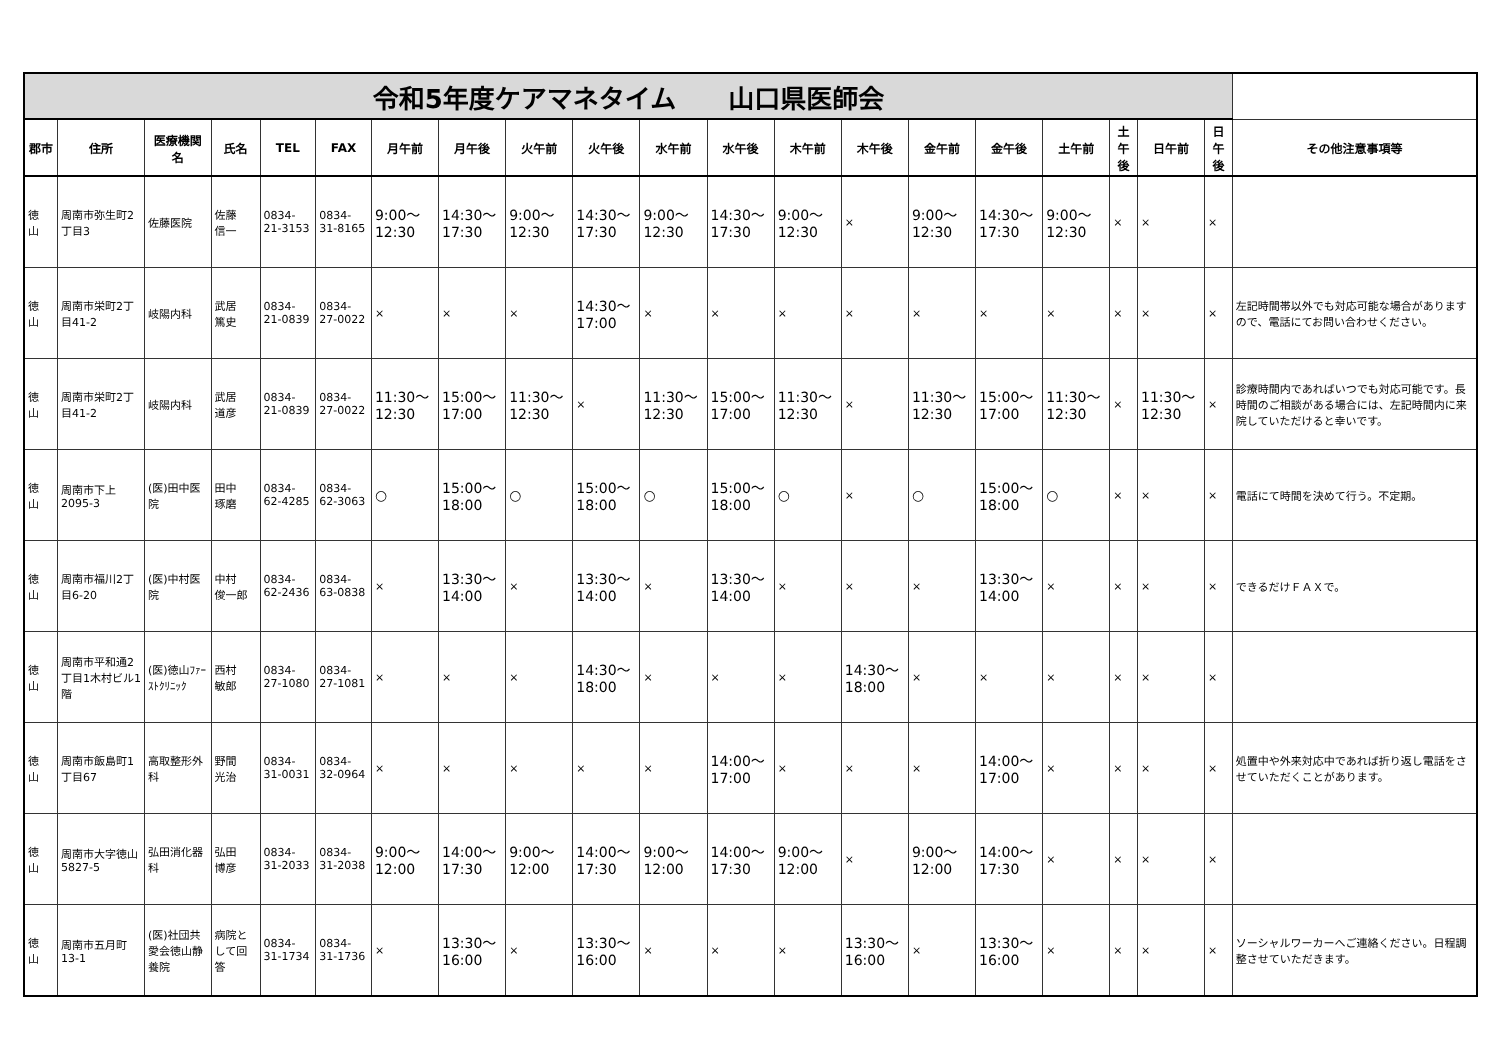| 令和5年度ケアマネタイム 山口県医師会 | | | | | | | | | | | | | | | | | | | | |
| --- | --- | --- | --- | --- | --- | --- | --- | --- | --- | --- | --- | --- | --- | --- | --- | --- | --- | --- | --- | --- |
| 郡市 | 住所 | 医療機関名 | 氏名 | TEL | FAX | 月午前 | 月午後 | 火午前 | 火午後 | 水午前 | 水午後 | 木午前 | 木午後 | 金午前 | 金午後 | 土午前 | 土午後 | 日午前 | 日午後 | その他注意事項等 |
| 徳 山 | 周南市弥生町2丁目3 | 佐藤医院 | 佐藤 信一 | 0834-21-3153 | 0834-31-8165 | 9:00～12:30 | 14:30～17:30 | 9:00～12:30 | 14:30～17:30 | 9:00～12:30 | 14:30～17:30 | 9:00～12:30 | × | 9:00～12:30 | 14:30～17:30 | 9:00～12:30 | × | × | × | |
| 徳 山 | 周南市栄町2丁目41-2 | 岐陽内科 | 武居 篤史 | 0834-21-0839 | 0834-27-0022 | × | × | × | 14:30～17:00 | × | × | × | × | × | × | × | × | × | × | 左記時間帯以外でも対応可能な場合がありますので、電話にてお問い合わせください。 |
| 徳 山 | 周南市栄町2丁目41-2 | 岐陽内科 | 武居 道彦 | 0834-21-0839 | 0834-27-0022 | 11:30～12:30 | 15:00～17:00 | 11:30～12:30 | × | 11:30～12:30 | 15:00～17:00 | 11:30～12:30 | × | 11:30～12:30 | 15:00～17:00 | 11:30～12:30 | × | 11:30～12:30 | × | 診療時間内であればいつでも対応可能です。長時間のご相談がある場合には、左記時間内に来院していただけると幸いです。 |
| 徳 山 | 周南市下上2095-3 | (医)田中医院 | 田中 琢磨 | 0834-62-4285 | 0834-62-3063 | ○ | 15:00～18:00 | ○ | 15:00～18:00 | ○ | 15:00～18:00 | ○ | × | ○ | 15:00～18:00 | ○ | × | × | × | 電話にて時間を決めて行う。不定期。 |
| 徳 山 | 周南市福川2丁目6-20 | (医)中村医院 | 中村 俊一郎 | 0834-62-2436 | 0834-63-0838 | × | 13:30～14:00 | × | 13:30～14:00 | × | 13:30～14:00 | × | × | × | 13:30～14:00 | × | × | × | × | できるだけＦＡＸで。 |
| 徳 山 | 周南市平和通2丁目1木村ビル1階 | (医)徳山ﾌｧｰｽﾄｸﾘﾆｯｸ | 西村 敏郎 | 0834-27-1080 | 0834-27-1081 | × | × | × | 14:30～18:00 | × | × | × | 14:30～18:00 | × | × | × | × | × | × | |
| 徳 山 | 周南市飯島町1丁目67 | 高取整形外科 | 野間 光治 | 0834-31-0031 | 0834-32-0964 | × | × | × | × | × | 14:00～17:00 | × | × | × | 14:00～17:00 | × | × | × | × | 処置中や外来対応中であれば折り返し電話をさせていただくことがあります。 |
| 徳 山 | 周南市大字徳山5827-5 | 弘田消化器科 | 弘田 博彦 | 0834-31-2033 | 0834-31-2038 | 9:00～12:00 | 14:00～17:30 | 9:00～12:00 | 14:00～17:30 | 9:00～12:00 | 14:00～17:30 | 9:00～12:00 | × | 9:00～12:00 | 14:00～17:30 | × | × | × | × | |
| 徳 山 | 周南市五月町13-1 | (医)社団共愛会徳山静養院 | 病院として回答 | 0834-31-1734 | 0834-31-1736 | × | 13:30～16:00 | × | 13:30～16:00 | × | × | × | 13:30～16:00 | × | 13:30～16:00 | × | × | × | × | ソーシャルワーカーへご連絡ください。日程調整させていただきます。 |